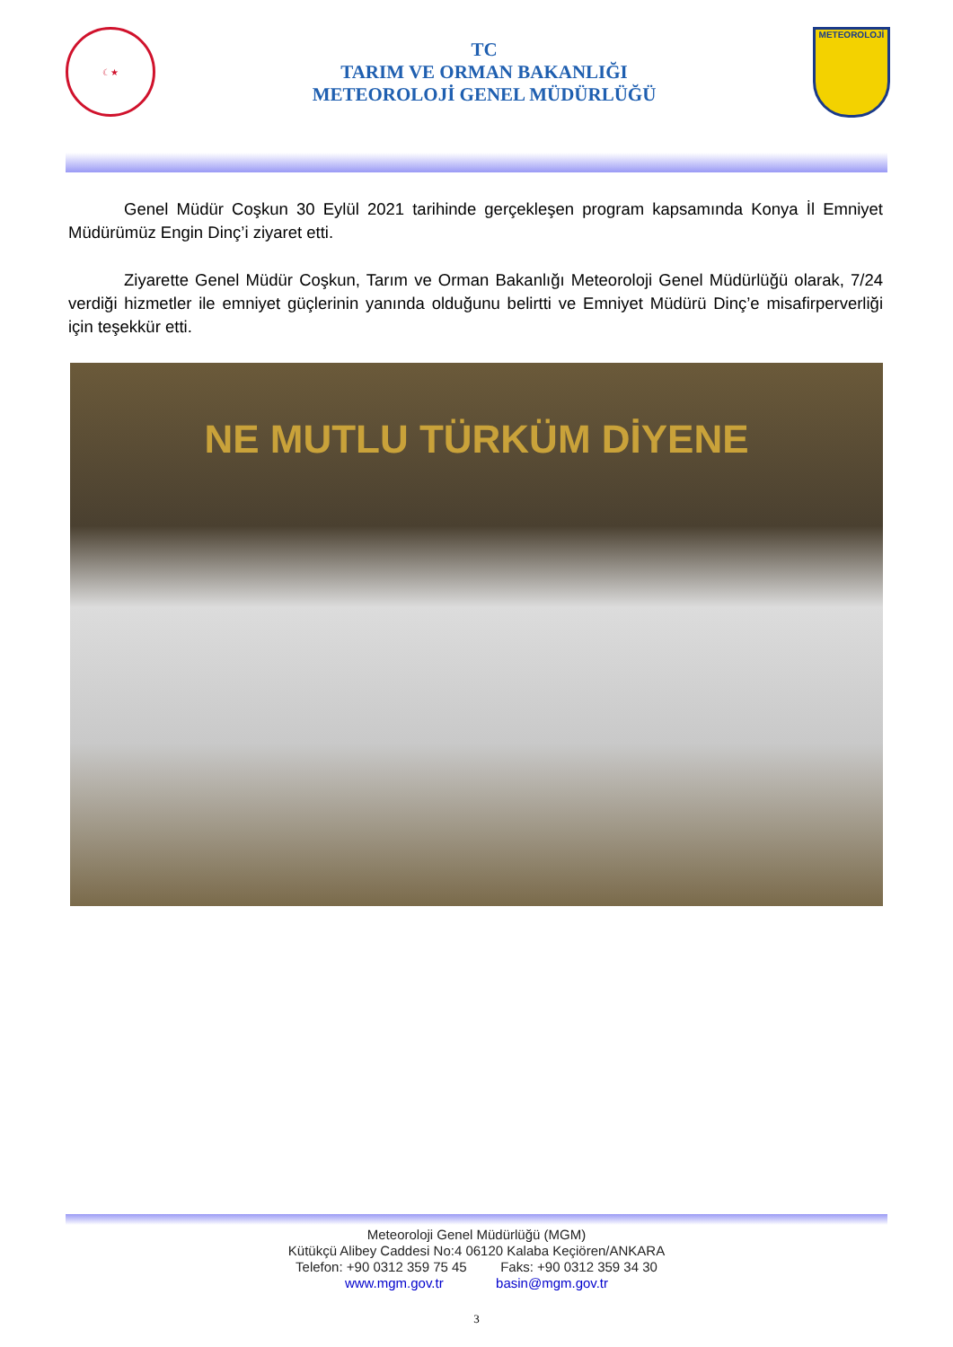☾★
TC
TARIM VE ORMAN BAKANLIĞI
METEOROLOJİ GENEL MÜDÜRLÜĞÜ
METEOROLOJİ
Genel Müdür Coşkun 30 Eylül 2021 tarihinde gerçekleşen program kapsamında Konya İl Emniyet Müdürümüz Engin Dinç’i ziyaret etti.
Ziyarette Genel Müdür Coşkun, Tarım ve Orman Bakanlığı Meteoroloji Genel Müdürlüğü olarak, 7/24 verdiği hizmetler ile emniyet güçlerinin yanında olduğunu belirtti ve Emniyet Müdürü Dinç’e misafirperverliği için teşekkür etti.
NE MUTLU TÜRKÜM DİYENE
Meteoroloji Genel Müdürlüğü (MGM)
Kütükçü Alibey Caddesi No:4 06120 Kalaba Keçiören/ANKARA
Telefon: +90 0312 359 75 45 Faks: +90 0312 359 34 30
www.mgm.gov.tr basin@mgm.gov.tr
3